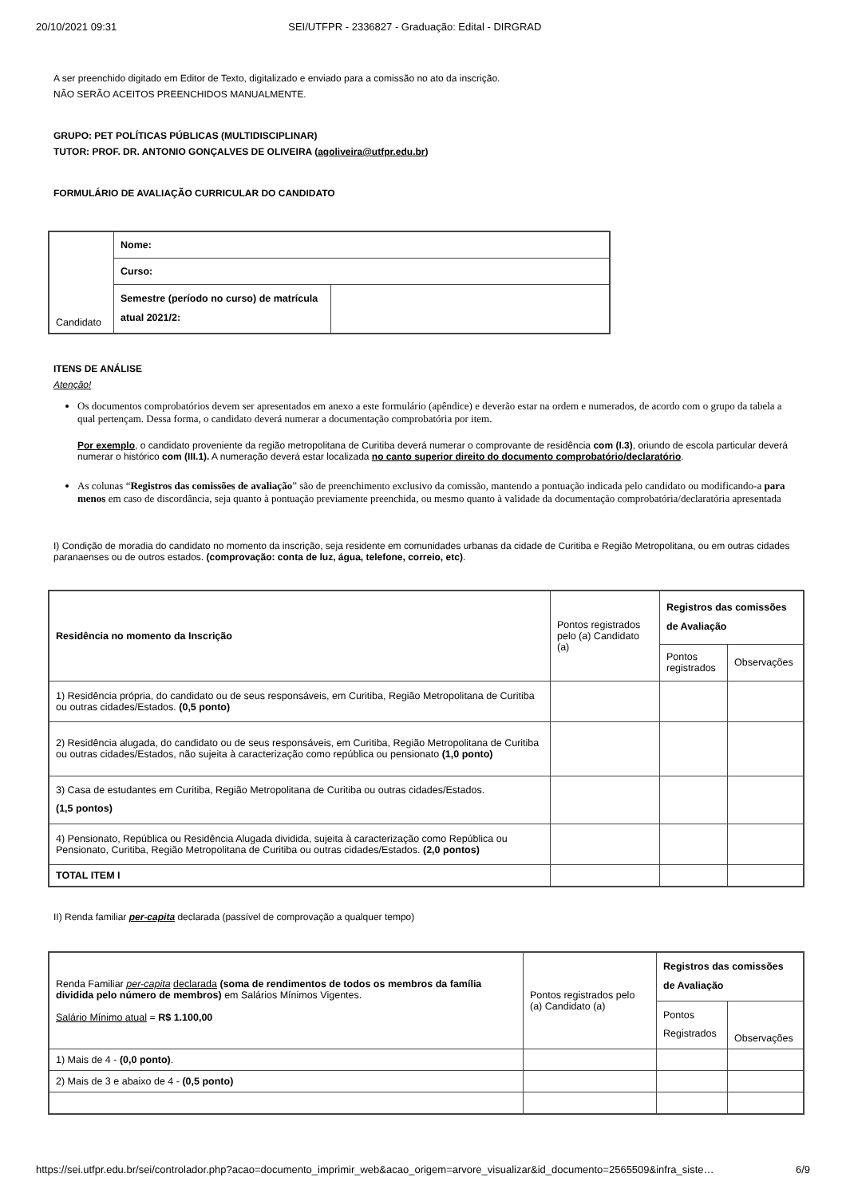20/10/2021 09:31 SEI/UTFPR - 2336827 - Graduação: Edital - DIRGRAD
A ser preenchido digitado em Editor de Texto, digitalizado e enviado para a comissão no ato da inscrição.
NÃO SERÃO ACEITOS PREENCHIDOS MANUALMENTE.
GRUPO: PET POLÍTICAS PÚBLICAS (MULTIDISCIPLINAR)
TUTOR: PROF. DR. ANTONIO GONÇALVES DE OLIVEIRA (agoliveira@utfpr.edu.br)
FORMULÁRIO DE AVALIAÇÃO CURRICULAR DO CANDIDATO
| Candidato | Nome: | |
| | Curso: | |
| | Semestre (período no curso) de matrícula atual 2021/2: | |
ITENS DE ANÁLISE
Atenção!
Os documentos comprobatórios devem ser apresentados em anexo a este formulário (apêndice) e deverão estar na ordem e numerados, de acordo com o grupo da tabela a qual pertençam. Dessa forma, o candidato deverá numerar a documentação comprobatória por item.
Por exemplo, o candidato proveniente da região metropolitana de Curitiba deverá numerar o comprovante de residência com (I.3), oriundo de escola particular deverá numerar o histórico com (III.1). A numeração deverá estar localizada no canto superior direito do documento comprobatório/declaratório.
As colunas “Registros das comissões de avaliação” são de preenchimento exclusivo da comissão, mantendo a pontuação indicada pelo candidato ou modificando-a para menos em caso de discordância, seja quanto à pontuação previamente preenchida, ou mesmo quanto à validade da documentação comprobatória/declaratória apresentada
I) Condição de moradia do candidato no momento da inscrição, seja residente em comunidades urbanas da cidade de Curitiba e Região Metropolitana, ou em outras cidades paranaenses ou de outros estados. (comprovação: conta de luz, água, telefone, correio, etc).
| Residência no momento da Inscrição | Pontos registrados pelo (a) Candidato (a) | Registros das comissões de Avaliação | |
| | | Pontos registrados | Observações |
| 1) Residência própria, do candidato ou de seus responsáveis, em Curitiba, Região Metropolitana de Curitiba ou outras cidades/Estados. (0,5 ponto) | | | |
| 2) Residência alugada, do candidato ou de seus responsáveis, em Curitiba, Região Metropolitana de Curitiba ou outras cidades/Estados, não sujeita à caracterização como república ou pensionato (1,0 ponto) | | | |
| 3) Casa de estudantes em Curitiba, Região Metropolitana de Curitiba ou outras cidades/Estados. (1,5 pontos) | | | |
| 4) Pensionato, República ou Residência Alugada dividida, sujeita à caracterização como República ou Pensionato, Curitiba, Região Metropolitana de Curitiba ou outras cidades/Estados. (2,0 pontos) | | | |
| TOTAL ITEM I | | | |
II) Renda familiar per-capita declarada (passível de comprovação a qualquer tempo)
| Renda Familiar per-capita declarada (soma de rendimentos de todos os membros da família dividida pelo número de membros) em Salários Mínimos Vigentes. Salário Mínimo atual = R$ 1.100,00 | Pontos registrados pelo (a) Candidato (a) | Registros das comissões de Avaliação | |
| | | Pontos Registrados | Observações |
| 1) Mais de 4 - (0,0 ponto) . | | | |
| 2) Mais de 3 e abaixo de 4 - (0,5 ponto) | | | |
https://sei.utfpr.edu.br/sei/controlador.php?acao=documento_imprimir_web&acao_origem=arvore_visualizar&id_documento=2565509&infra_siste… 6/9